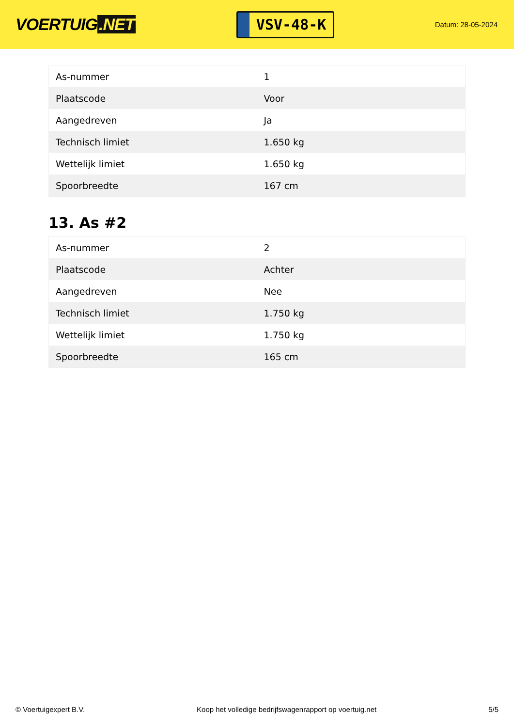VOERTUIG.NET
VSV-48-K
Datum: 28-05-2024
| As-nummer | 1 |
| Plaatscode | Voor |
| Aangedreven | Ja |
| Technisch limiet | 1.650 kg |
| Wettelijk limiet | 1.650 kg |
| Spoorbreedte | 167 cm |
13. As #2
| As-nummer | 2 |
| Plaatscode | Achter |
| Aangedreven | Nee |
| Technisch limiet | 1.750 kg |
| Wettelijk limiet | 1.750 kg |
| Spoorbreedte | 165 cm |
© Voertuigexpert B.V. Koop het volledige bedrijfswagenrapport op voertuig.net 5/5